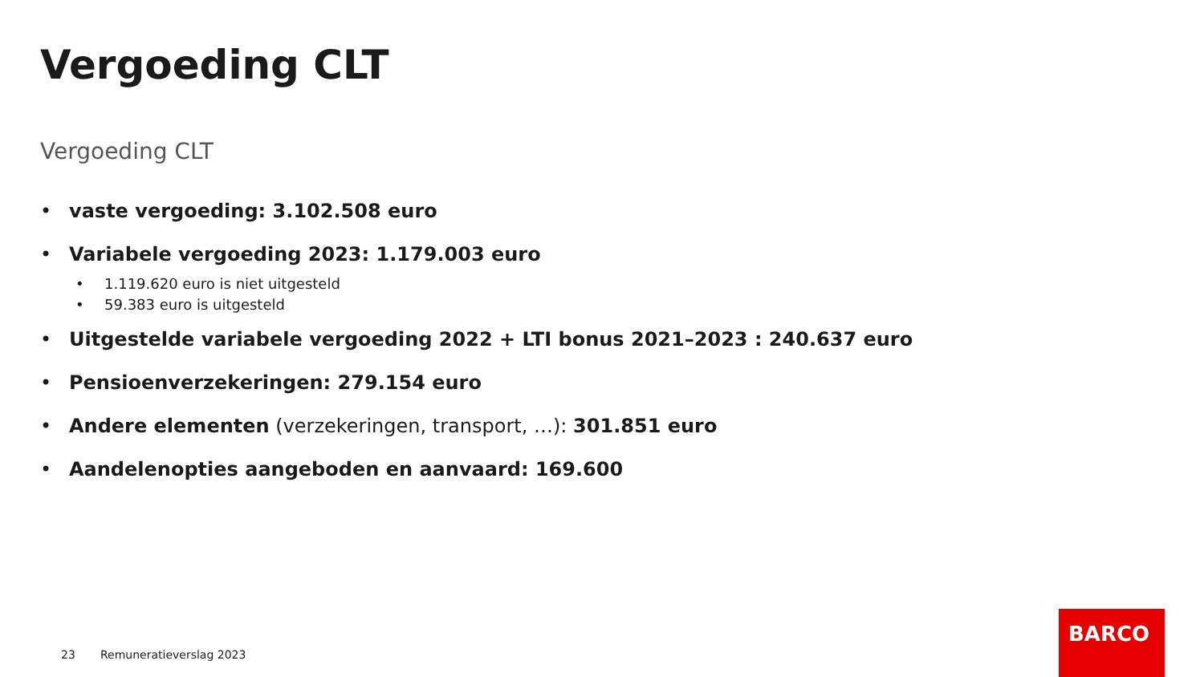Vergoeding CLT
Vergoeding CLT
• vaste vergoeding: 3.102.508 euro
• Variabele vergoeding 2023: 1.179.003 euro
• 1.119.620 euro is niet uitgesteld
• 59.383 euro is uitgesteld
• Uitgestelde variabele vergoeding 2022 + LTI bonus 2021–2023 : 240.637 euro
• Pensioenverzekeringen: 279.154 euro
• Andere elementen (verzekeringen, transport, …): 301.851 euro
• Aandelenopties aangeboden en aanvaard: 169.600
23 Remuneratieverslag 2023
BARCO